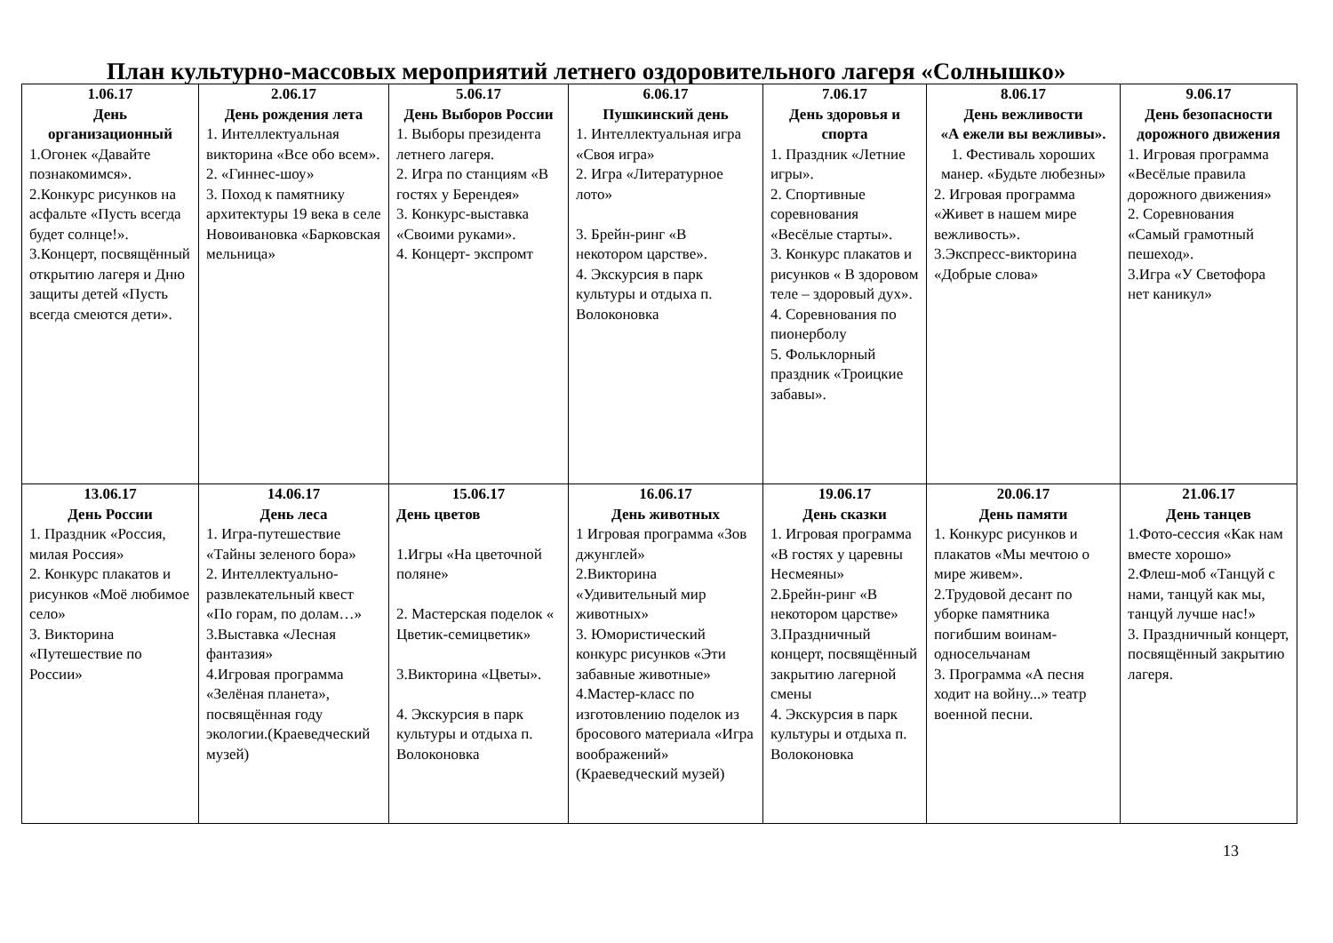План культурно-массовых мероприятий летнего оздоровительного лагеря «Солнышко»
| 1.06.17 День организационный 1.Огонек «Давайте познакомимся». 2.Конкурс рисунков на асфальте «Пусть всегда будет солнце!». 3.Концерт, посвящённый открытию лагеря и Дню защиты детей «Пусть всегда смеются дети». | 2.06.17 День рождения лета 1. Интеллектуальная викторина «Все обо всем». 2. «Гиннес-шоу» 3. Поход к памятнику архитектуры 19 века в селе Новоивановка «Барковская мельница» | 5.06.17 День Выборов России 1. Выборы президента летнего лагеря. 2. Игра по станциям «В гостях у Берендея» 3. Конкурс-выставка «Своими руками». 4. Концерт- экспромт | 6.06.17 Пушкинский день 1. Интеллектуальная игра «Своя игра» 2. Игра «Литературное лото» 3. Брейн-ринг «В некотором царстве». 4. Экскурсия в парк культуры и отдыха п. Волоконовка | 7.06.17 День здоровья и спорта 1. Праздник «Летние игры». 2. Спортивные соревнования «Весёлые старты». 3. Конкурс плакатов и рисунков « В здоровом теле – здоровый дух». 4. Соревнования по пионерболу 5. Фольклорный праздник «Троицкие забавы». | 8.06.17 День вежливости «А ежели вы вежливы». 1. Фестиваль хороших манер. «Будьте любезны» 2. Игровая программа «Живет в нашем мире вежливость». 3.Экспресс-викторина «Добрые слова» | 9.06.17 День безопасности дорожного движения 1. Игровая программа «Весёлые правила дорожного движения» 2. Соревнования «Самый грамотный пешеход». 3.Игра «У Светофора нет каникул» |
| 13.06.17 День России 1. Праздник «Россия, милая Россия» 2. Конкурс плакатов и рисунков «Моё любимое село» 3. Викторина «Путешествие по России» | 14.06.17 День леса 1. Игра-путешествие «Тайны зеленого бора» 2. Интеллектуально-развлекательный квест «По горам, по долам…» 3.Выставка «Лесная фантазия» 4.Игровая программа «Зелёная планета», посвящённая году экологии.(Краеведческий музей) | 15.06.17 День цветов 1.Игры «На цветочной поляне» 2. Мастерская поделок « Цветик-семицветик» 3.Викторина «Цветы». 4. Экскурсия в парк культуры и отдыха п. Волоконовка | 16.06.17 День животных 1 Игровая программа «Зов джунглей» 2.Викторина «Удивительный мир животных» 3. Юмористический конкурс рисунков «Эти забавные животные» 4.Мастер-класс по изготовлению поделок из бросового материала «Игра воображений» (Краеведческий музей) | 19.06.17 День сказки 1. Игровая программа «В гостях у царевны Несмеяны» 2.Брейн-ринг «В некотором царстве» 3.Праздничный концерт, посвящённый закрытию лагерной смены 4. Экскурсия в парк культуры и отдыха п. Волоконовка | 20.06.17 День памяти 1. Конкурс рисунков и плакатов «Мы мечтою о мире живем». 2.Трудовой десант по уборке памятника погибшим воинам-односельчанам 3. Программа «А песня ходит на войну...» театр военной песни. | 21.06.17 День танцев 1.Фото-сессия «Как нам вместе хорошо» 2.Флеш-моб «Танцуй с нами, танцуй как мы, танцуй лучше нас!» 3. Праздничный концерт, посвящённый закрытию лагеря. |
13